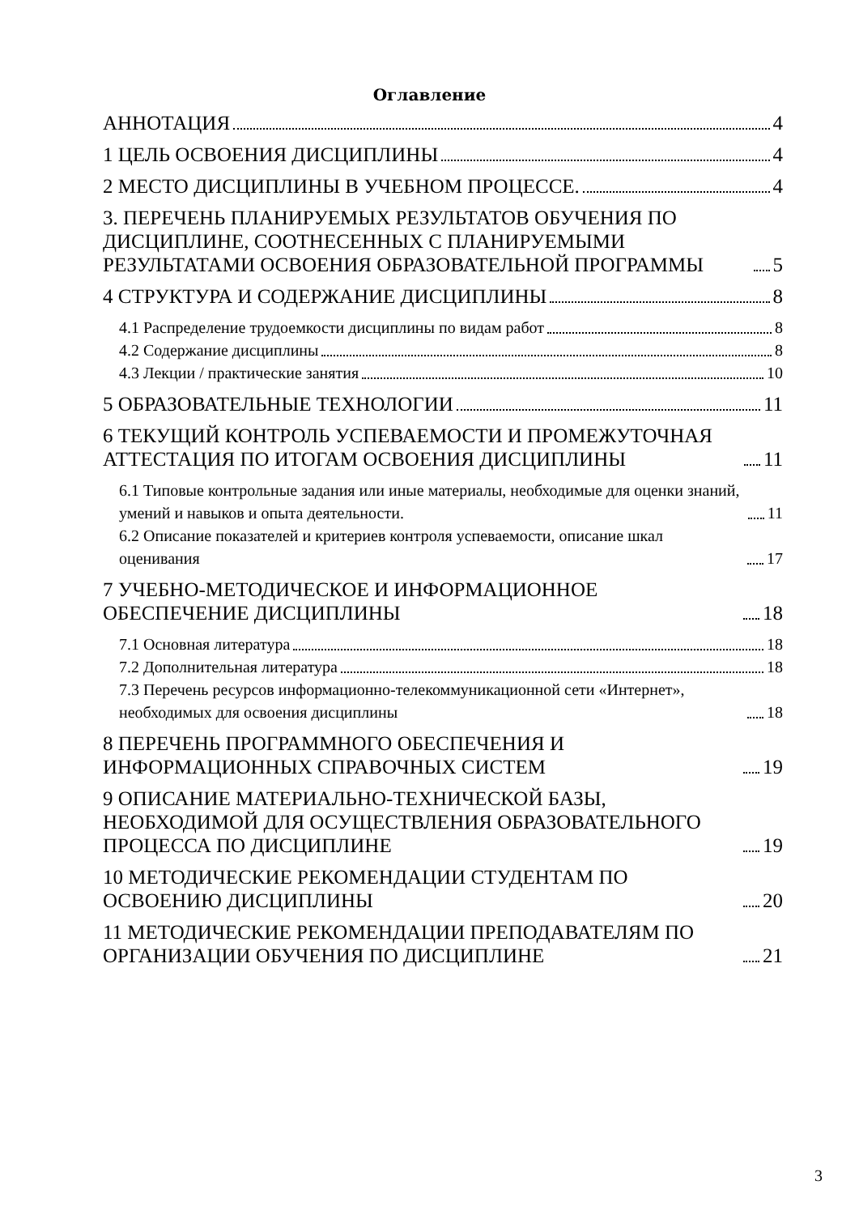Оглавление
АННОТАЦИЯ 4
1 ЦЕЛЬ ОСВОЕНИЯ ДИСЦИПЛИНЫ 4
2 МЕСТО ДИСЦИПЛИНЫ В УЧЕБНОМ ПРОЦЕССЕ. 4
3. ПЕРЕЧЕНЬ ПЛАНИРУЕМЫХ РЕЗУЛЬТАТОВ ОБУЧЕНИЯ ПО ДИСЦИПЛИНЕ, СООТНЕСЕННЫХ С ПЛАНИРУЕМЫМИ РЕЗУЛЬТАТАМИ ОСВОЕНИЯ ОБРАЗОВАТЕЛЬНОЙ ПРОГРАММЫ 5
4 СТРУКТУРА И СОДЕРЖАНИЕ ДИСЦИПЛИНЫ 8
4.1 Распределение трудоемкости дисциплины по видам работ 8
4.2 Содержание дисциплины 8
4.3 Лекции / практические занятия 10
5 ОБРАЗОВАТЕЛЬНЫЕ ТЕХНОЛОГИИ 11
6 ТЕКУЩИЙ КОНТРОЛЬ УСПЕВАЕМОСТИ И ПРОМЕЖУТОЧНАЯ АТТЕСТАЦИЯ ПО ИТОГАМ ОСВОЕНИЯ ДИСЦИПЛИНЫ 11
6.1 Типовые контрольные задания или иные материалы, необходимые для оценки знаний, умений и навыков и опыта деятельности. 11
6.2 Описание показателей и критериев контроля успеваемости, описание шкал оценивания 17
7 УЧЕБНО-МЕТОДИЧЕСКОЕ И ИНФОРМАЦИОННОЕ ОБЕСПЕЧЕНИЕ ДИСЦИПЛИНЫ 18
7.1 Основная литература 18
7.2 Дополнительная литература 18
7.3 Перечень ресурсов информационно-телекоммуникационной сети «Интернет», необходимых для освоения дисциплины 18
8 ПЕРЕЧЕНЬ ПРОГРАММНОГО ОБЕСПЕЧЕНИЯ И ИНФОРМАЦИОННЫХ СПРАВОЧНЫХ СИСТЕМ 19
9 ОПИСАНИЕ МАТЕРИАЛЬНО-ТЕХНИЧЕСКОЙ БАЗЫ, НЕОБХОДИМОЙ ДЛЯ ОСУЩЕСТВЛЕНИЯ ОБРАЗОВАТЕЛЬНОГО ПРОЦЕССА ПО ДИСЦИПЛИНЕ 19
10 МЕТОДИЧЕСКИЕ РЕКОМЕНДАЦИИ СТУДЕНТАМ ПО ОСВОЕНИЮ ДИСЦИПЛИНЫ 20
11 МЕТОДИЧЕСКИЕ РЕКОМЕНДАЦИИ ПРЕПОДАВАТЕЛЯМ ПО ОРГАНИЗАЦИИ ОБУЧЕНИЯ ПО ДИСЦИПЛИНЕ 21
3